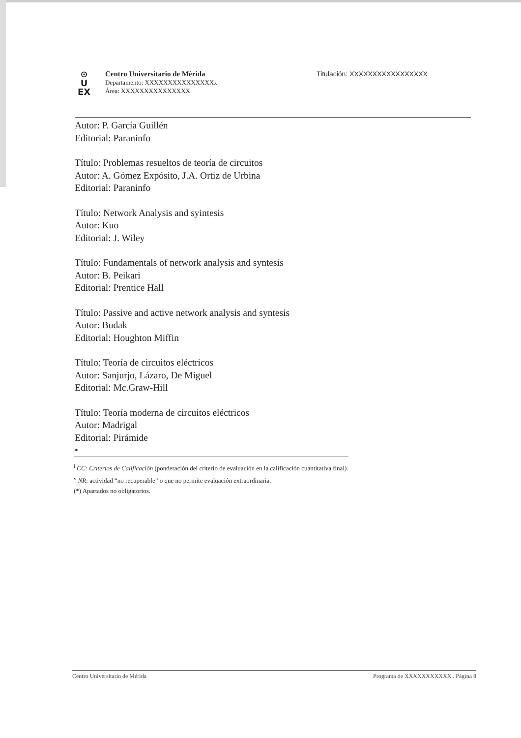⊙
U
EX
Centro Universitario de Mérida
Departamento: XXXXXXXXXXXXXXXx
Área: XXXXXXXXXXXXXXX
Titulación: XXXXXXXXXXXXXXXXX
Autor: P. García Guillén
Editorial: Paraninfo
Título: Problemas resueltos de teoría de circuitos
Autor: A. Gómez Expósito, J.A. Ortiz de Urbina
Editorial: Paraninfo
Título: Network Analysis and syintesis
Autor: Kuo
Editorial: J. Wiley
Título: Fundamentals of network analysis and syntesis
Autor: B. Peikari
Editorial: Prentice Hall
Título: Passive and active network analysis and syntesis
Autor: Budak
Editorial: Houghton Miffin
Título: Teoría de circuitos eléctricos
Autor: Sanjurjo, Lázaro, De Miguel
Editorial: Mc.Graw-Hill
Título: Teoría moderna de circuitos eléctricos
Autor: Madrigal
Editorial: Pirámide
•
<sup>i</sup> CC: Criterios de Calificación (ponderación del criterio de evaluación en la calificación cuantitativa final).
<sup>v</sup> NR: actividad “no recuperable” o que no permite evaluación extraordinaria.
(*) Apartados no obligatorios.
Centro Universitario de Mérida Programa de XXXXXXXXXXX.. Página 8